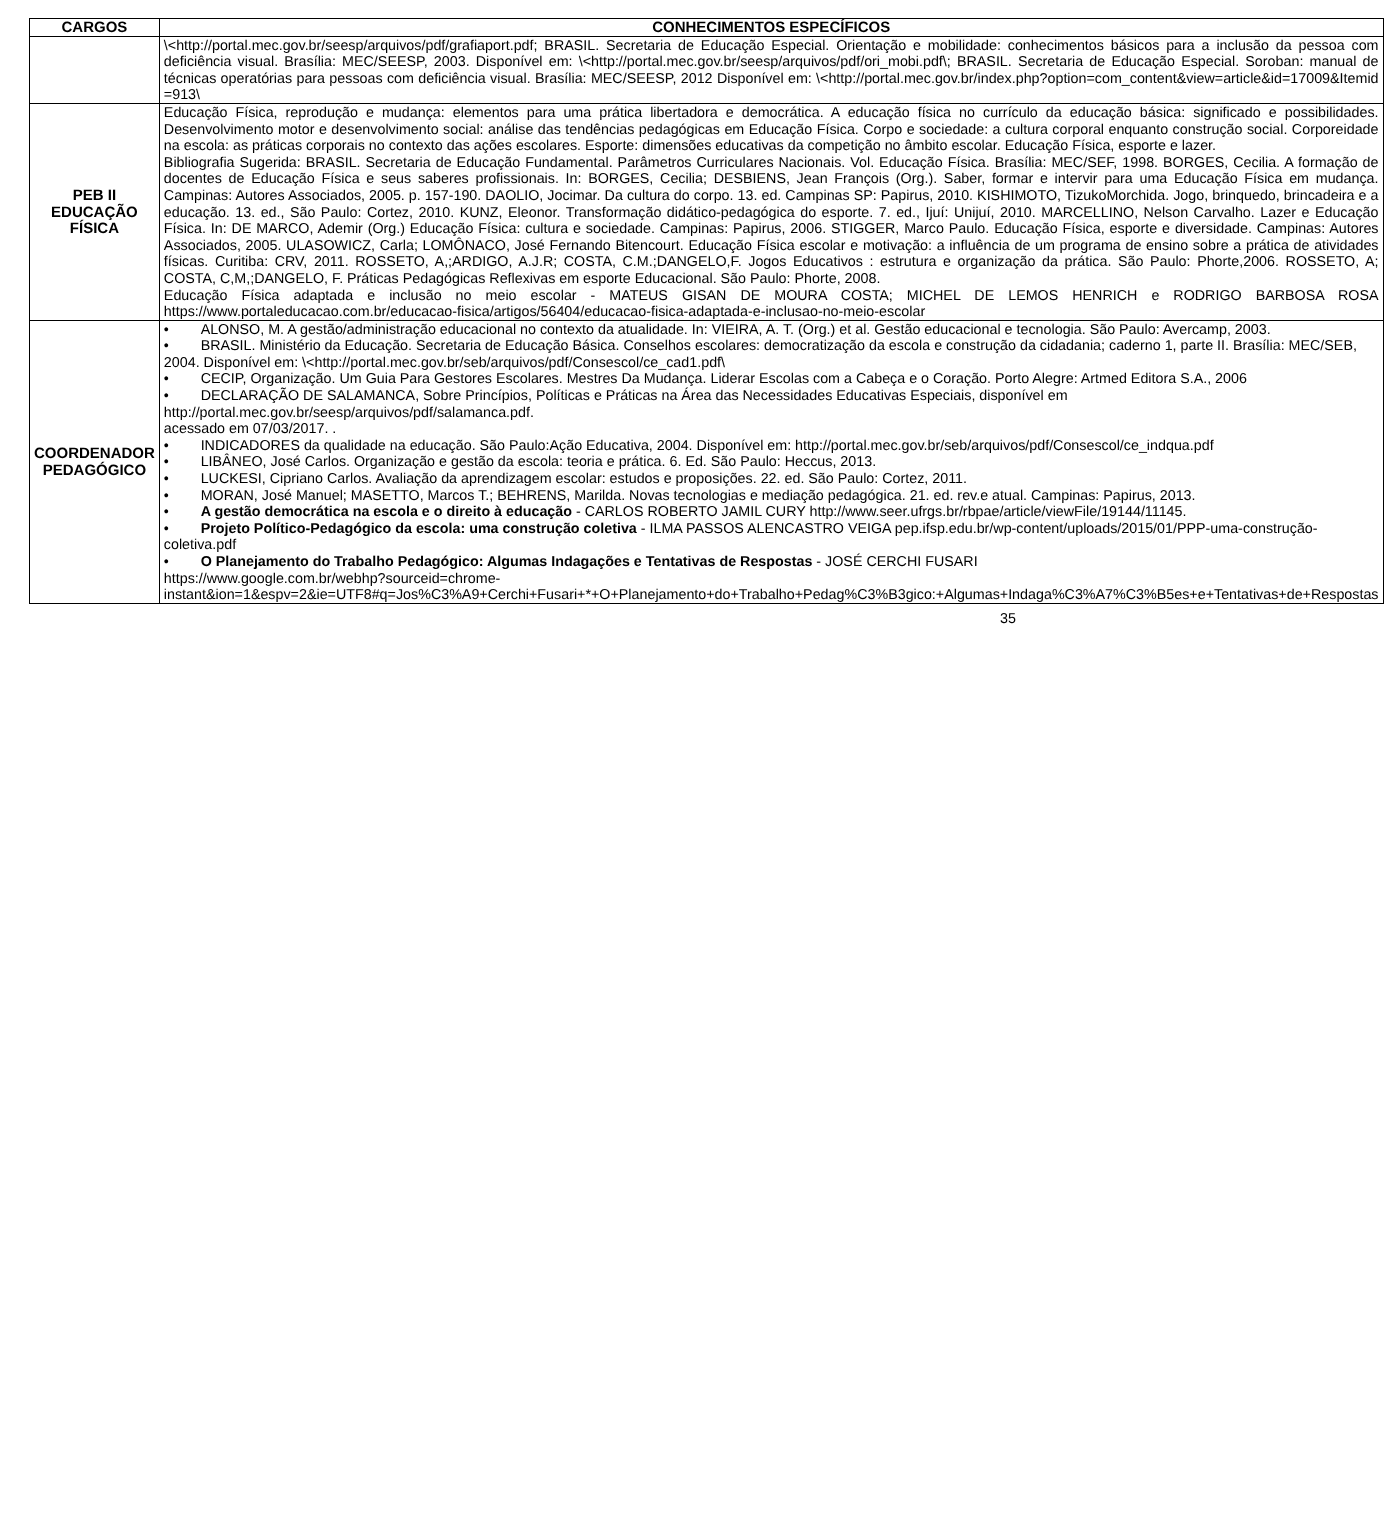| CARGOS | CONHECIMENTOS ESPECÍFICOS |
| --- | --- |
| | \<http://portal.mec.gov.br/seesp/arquivos/pdf/grafiaport.pdf; BRASIL. Secretaria de Educação Especial. Orientação e mobilidade: conhecimentos básicos para a inclusão da pessoa com deficiência visual. Brasília: MEC/SEESP, 2003. Disponível em: \<http://portal.mec.gov.br/seesp/arquivos/pdf/ori_mobi.pdf\; BRASIL. Secretaria de Educação Especial. Soroban: manual de técnicas operatórias para pessoas com deficiência visual. Brasília: MEC/SEESP, 2012 Disponível em: \<http://portal.mec.gov.br/index.php?option=com_content&view=article&id=17009&Itemid =913\ |
| PEB II EDUCAÇÃO FÍSICA | Educação Física, reprodução e mudança: elementos para uma prática libertadora e democrática. A educação física no currículo da educação básica: significado e possibilidades. Desenvolvimento motor e desenvolvimento social: análise das tendências pedagógicas em Educação Física. Corpo e sociedade: a cultura corporal enquanto construção social. Corporeidade na escola: as práticas corporais no contexto das ações escolares. Esporte: dimensões educativas da competição no âmbito escolar. Educação Física, esporte e lazer. Bibliografia Sugerida: BRASIL. Secretaria de Educação Fundamental. Parâmetros Curriculares Nacionais. Vol. Educação Física. Brasília: MEC/SEF, 1998. BORGES, Cecilia. A formação de docentes de Educação Física e seus saberes profissionais. In: BORGES, Cecilia; DESBIENS, Jean François (Org.). Saber, formar e intervir para uma Educação Física em mudança. Campinas: Autores Associados, 2005. p. 157-190. DAOLIO, Jocimar. Da cultura do corpo. 13. ed. Campinas SP: Papirus, 2010. KISHIMOTO, TizukoMorchida. Jogo, brinquedo, brincadeira e a educação. 13. ed., São Paulo: Cortez, 2010. KUNZ, Eleonor. Transformação didático-pedagógica do esporte. 7. ed., Ijuí: Unijuí, 2010. MARCELLINO, Nelson Carvalho. Lazer e Educação Física. In: DE MARCO, Ademir (Org.) Educação Física: cultura e sociedade. Campinas: Papirus, 2006. STIGGER, Marco Paulo. Educação Física, esporte e diversidade. Campinas: Autores Associados, 2005. ULASOWICZ, Carla; LOMÔNACO, José Fernando Bitencourt. Educação Física escolar e motivação: a influência de um programa de ensino sobre a prática de atividades físicas. Curitiba: CRV, 2011. ROSSETO, A,;ARDIGO, A.J.R; COSTA, C.M.;DANGELO,F. Jogos Educativos : estrutura e organização da prática. São Paulo: Phorte,2006. ROSSETO, A; COSTA, C,M,;DANGELO, F. Práticas Pedagógicas Reflexivas em esporte Educacional. São Paulo: Phorte, 2008. Educação Física adaptada e inclusão no meio escolar - MATEUS GISAN DE MOURA COSTA; MICHEL DE LEMOS HENRICH e RODRIGO BARBOSA ROSA https://www.portaleducacao.com.br/educacao-fisica/artigos/56404/educacao-fisica-adaptada-e-inclusao-no-meio-escolar |
| COORDENADOR PEDAGÓGICO | • ALONSO, M. A gestão/administração educacional no contexto da atualidade. In: VIEIRA, A. T. (Org.) et al. Gestão educacional e tecnologia. São Paulo: Avercamp, 2003. • BRASIL. Ministério da Educação. Secretaria de Educação Básica. Conselhos escolares: democratização da escola e construção da cidadania; caderno 1, parte II. Brasília: MEC/SEB, 2004. Disponível em: \<http://portal.mec.gov.br/seb/arquivos/pdf/Consescol/ce_cad1.pdf\ • CECIP, Organização. Um Guia Para Gestores Escolares. Mestres Da Mudança. Liderar Escolas com a Cabeça e o Coração. Porto Alegre: Artmed Editora S.A., 2006 • DECLARAÇÃO DE SALAMANCA, Sobre Princípios, Políticas e Práticas na Área das Necessidades Educativas Especiais, disponível em http://portal.mec.gov.br/seesp/arquivos/pdf/salamanca.pdf. acessado em 07/03/201 7. . • INDICADORES da qualidade na educação. São Paulo:Ação Educativa, 2004. Disponível em: http://portal.mec.gov.br/seb/arquivos/pdf/Consescol/ce_indqua.pdf • LIBÂNEO, José Carlos. Organização e gestão da escola: teoria e prática. 6. Ed. São Paulo: Heccus, 2013. • LUCKESI, Cipriano Carlos. Avaliação da aprendizagem escolar: estudos e proposições. 22. ed. São Paulo: Cortez, 2011. • MORAN, José Manuel; MASETTO, Marcos T.; BEHRENS, Marilda. Novas tecnologias e mediação pedagógica. 21. ed. rev.e atual. Campinas: Papirus, 2013. • A gestão democrática na escola e o direito à educação - CARLOS ROBERTO JAMIL CURY http://www.seer.ufrgs.br/rbpae/article/viewFile/19144/11145 . • Projeto Político-Pedagógico da escola: uma construção coletiva - ILMA PASSOS ALENCASTRO VEIGA pep.ifsp.edu.br/wp-content/uploads/2015/01/PPP-uma-construção-coletiva.pdf • O Planejamento do Trabalho Pedagógico: Algumas Indagações e Tentativas de Respostas - JOSÉ CERCHI FUSARI https://www.google.com.br/webhp?sourceid=chrome-instant&ion=1&espv=2&ie=UTF8#q=Jos%C3%A9+Cerchi+Fusari+*+O+Planejamento+do+Trabalho+Pedag%C3%B3gico:+Algumas+Indaga%C3%A7%C3%B5es+e+Tentativas+de+Respostas |
35